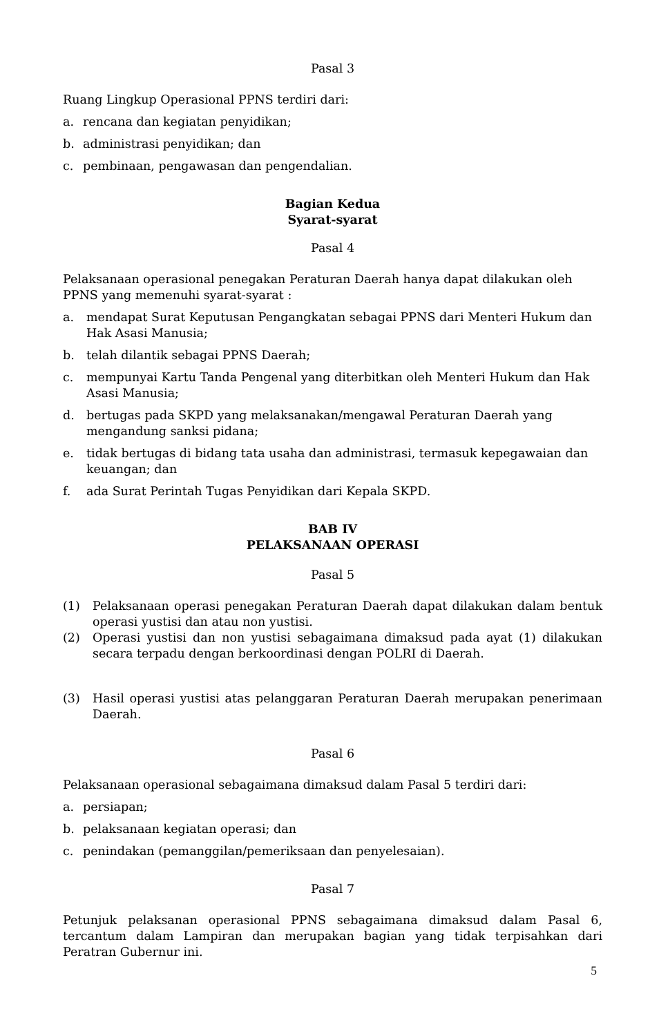Pasal 3
Ruang Lingkup Operasional PPNS terdiri dari:
a. rencana dan kegiatan penyidikan;
b. administrasi penyidikan; dan
c. pembinaan, pengawasan dan pengendalian.
Bagian Kedua
Syarat-syarat
Pasal 4
Pelaksanaan operasional penegakan Peraturan Daerah hanya dapat dilakukan oleh PPNS yang memenuhi syarat-syarat :
a. mendapat Surat Keputusan Pengangkatan sebagai PPNS dari Menteri Hukum dan Hak Asasi Manusia;
b. telah dilantik sebagai PPNS Daerah;
c. mempunyai Kartu Tanda Pengenal yang diterbitkan oleh Menteri Hukum dan Hak Asasi Manusia;
d. bertugas pada SKPD yang melaksanakan/mengawal Peraturan Daerah yang mengandung sanksi pidana;
e. tidak bertugas di bidang tata usaha dan administrasi, termasuk kepegawaian dan keuangan; dan
f. ada Surat Perintah Tugas Penyidikan dari Kepala SKPD.
BAB IV
PELAKSANAAN OPERASI
Pasal 5
(1) Pelaksanaan operasi penegakan Peraturan Daerah dapat dilakukan dalam bentuk operasi yustisi dan atau non yustisi.
(2) Operasi yustisi dan non yustisi sebagaimana dimaksud pada ayat (1) dilakukan secara terpadu dengan berkoordinasi dengan POLRI di Daerah.
(3) Hasil operasi yustisi atas pelanggaran Peraturan Daerah merupakan penerimaan Daerah.
Pasal 6
Pelaksanaan operasional sebagaimana dimaksud dalam Pasal 5 terdiri dari:
a. persiapan;
b. pelaksanaan kegiatan operasi; dan
c. penindakan (pemanggilan/pemeriksaan dan penyelesaian).
Pasal 7
Petunjuk pelaksanan operasional PPNS sebagaimana dimaksud dalam Pasal 6, tercantum dalam Lampiran dan merupakan bagian yang tidak terpisahkan dari Peratran Gubernur ini.
5